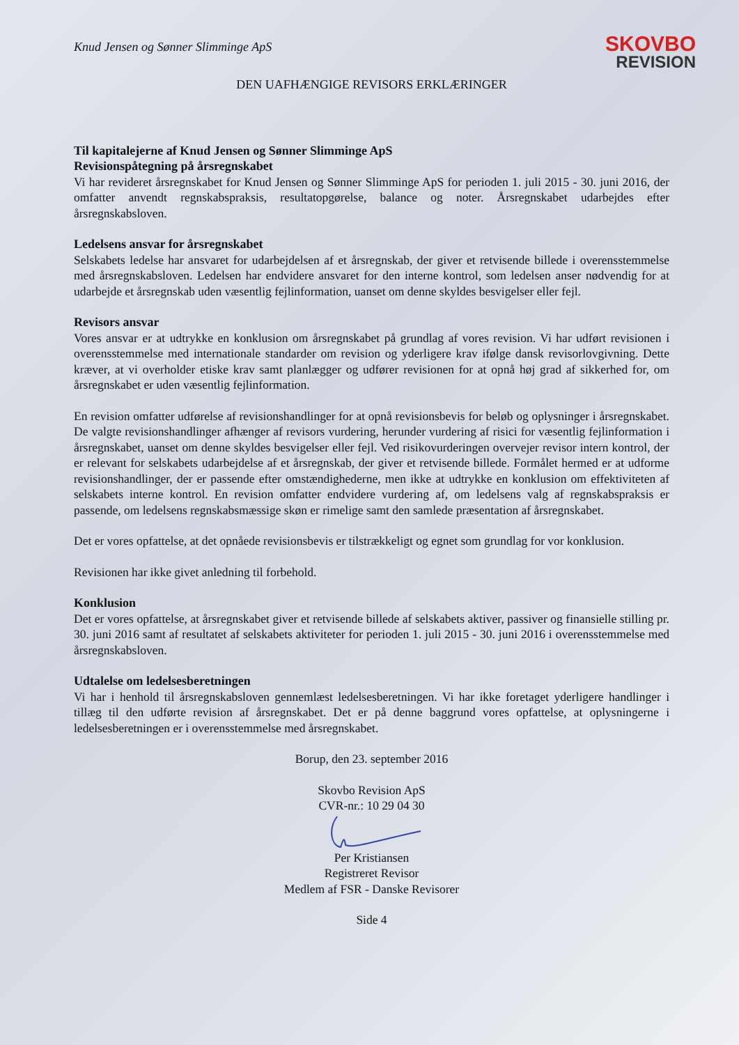Knud Jensen og Sønner Slimminge ApS
SKOVBO
REVISION
DEN UAFHÆNGIGE REVISORS ERKLÆRINGER
Til kapitalejerne af Knud Jensen og Sønner Slimminge ApS
Revisionspåtegning på årsregnskabet
Vi har revideret årsregnskabet for Knud Jensen og Sønner Slimminge ApS for perioden 1. juli 2015 - 30. juni 2016, der omfatter anvendt regnskabspraksis, resultatopgørelse, balance og noter. Årsregnskabet udarbejdes efter årsregnskabsloven.
Ledelsens ansvar for årsregnskabet
Selskabets ledelse har ansvaret for udarbejdelsen af et årsregnskab, der giver et retvisende billede i overensstemmelse med årsregnskabsloven. Ledelsen har endvidere ansvaret for den interne kontrol, som ledelsen anser nødvendig for at udarbejde et årsregnskab uden væsentlig fejlinformation, uanset om denne skyldes besvigelser eller fejl.
Revisors ansvar
Vores ansvar er at udtrykke en konklusion om årsregnskabet på grundlag af vores revision. Vi har udført revisionen i overensstemmelse med internationale standarder om revision og yderligere krav ifølge dansk revisorlovgivning. Dette kræver, at vi overholder etiske krav samt planlægger og udfører revisionen for at opnå høj grad af sikkerhed for, om årsregnskabet er uden væsentlig fejlinformation.
En revision omfatter udførelse af revisionshandlinger for at opnå revisionsbevis for beløb og oplysninger i årsregnskabet. De valgte revisionshandlinger afhænger af revisors vurdering, herunder vurdering af risici for væsentlig fejlinformation i årsregnskabet, uanset om denne skyldes besvigelser eller fejl. Ved risikovurderingen overvejer revisor intern kontrol, der er relevant for selskabets udarbejdelse af et årsregnskab, der giver et retvisende billede. Formålet hermed er at udforme revisionshandlinger, der er passende efter omstændighederne, men ikke at udtrykke en konklusion om effektiviteten af selskabets interne kontrol. En revision omfatter endvidere vurdering af, om ledelsens valg af regnskabspraksis er passende, om ledelsens regnskabsmæssige skøn er rimelige samt den samlede præsentation af årsregnskabet.
Det er vores opfattelse, at det opnåede revisionsbevis er tilstrækkeligt og egnet som grundlag for vor konklusion.
Revisionen har ikke givet anledning til forbehold.
Konklusion
Det er vores opfattelse, at årsregnskabet giver et retvisende billede af selskabets aktiver, passiver og finansielle stilling pr. 30. juni 2016 samt af resultatet af selskabets aktiviteter for perioden 1. juli 2015 - 30. juni 2016 i overensstemmelse med årsregnskabsloven.
Udtalelse om ledelsesberetningen
Vi har i henhold til årsregnskabsloven gennemlæst ledelsesberetningen. Vi har ikke foretaget yderligere handlinger i tillæg til den udførte revision af årsregnskabet. Det er på denne baggrund vores opfattelse, at oplysningerne i ledelsesberetningen er i overensstemmelse med årsregnskabet.
Borup, den 23. september 2016
Skovbo Revision ApS
CVR-nr.: 10 29 04 30
Per Kristiansen
Registreret Revisor
Medlem af FSR - Danske Revisorer
Side 4